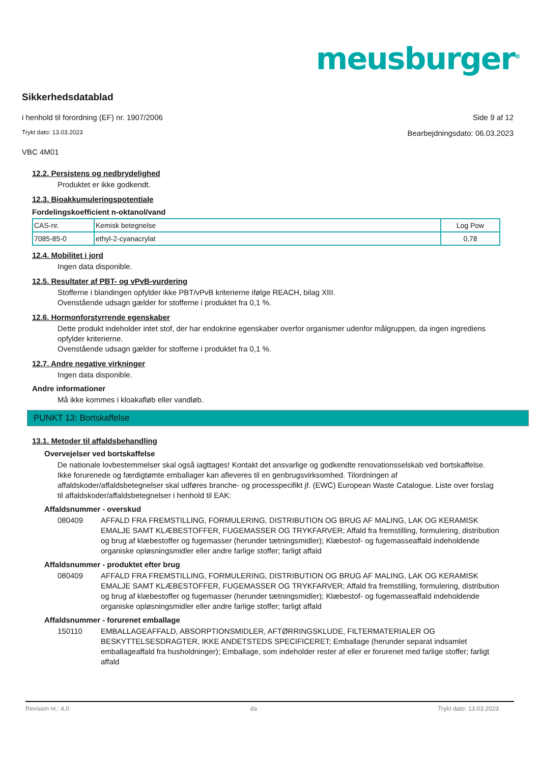meusburger<sup>®</sup>
Sikkerhedsdatablad
i henhold til forordning (EF) nr. 1907/2006 Side 9 af 12
Trykt dato: 13.03.2023 Bearbejdningsdato: 06.03.2023
VBC 4M01
12.2. Persistens og nedbrydelighed
Produktet er ikke godkendt.
12.3. Bioakkumuleringspotentiale
Fordelingskoefficient n-oktanol/vand
| CAS-nr. | Kemisk betegnelse | Log Pow |
| 7085-85-0 | ethyl-2-cyanacrylat | 0,78 |
12.4. Mobilitet i jord
Ingen data disponible.
12.5. Resultater af PBT- og vPvB-vurdering
Stofferne i blandingen opfylder ikke PBT/vPvB kriterierne ifølge REACH, bilag XIII.
Ovenstående udsagn gælder for stofferne i produktet fra 0,1 %.
12.6. Hormonforstyrrende egenskaber
Dette produkt indeholder intet stof, der har endokrine egenskaber overfor organismer udenfor målgruppen, da ingen ingrediens opfylder kriterierne.
Ovenstående udsagn gælder for stofferne i produktet fra 0,1 %.
12.7. Andre negative virkninger
Ingen data disponible.
Andre informationer
Må ikke kommes i kloakafløb eller vandløb.
PUNKT 13: Bortskaffelse
13.1. Metoder til affaldsbehandling
Overvejelser ved bortskaffelse
De nationale lovbestemmelser skal også iagttages! Kontakt det ansvarlige og godkendte renovationsselskab ved bortskaffelse. Ikke forurenede og færdigtømte emballager kan afleveres til en genbrugsvirksomhed. Tilordningen af affaldskoder/affaldsbetegnelser skal udføres branche- og processpecifikt jf. (EWC) European Waste Catalogue. Liste over forslag til affaldskoder/affaldsbetegnelser i henhold til EAK:
Affaldsnummer - overskud
080409 AFFALD FRA FREMSTILLING, FORMULERING, DISTRIBUTION OG BRUG AF MALING, LAK OG KERAMISK EMALJE SAMT KLÆBESTOFFER, FUGEMASSER OG TRYKFARVER; Affald fra fremstilling, formulering, distribution og brug af klæbestoffer og fugemasser (herunder tætningsmidler); Klæbestof- og fugemasseaffald indeholdende organiske opløsningsmidler eller andre farlige stoffer; farligt affald
Affaldsnummer - produktet efter brug
080409 AFFALD FRA FREMSTILLING, FORMULERING, DISTRIBUTION OG BRUG AF MALING, LAK OG KERAMISK EMALJE SAMT KLÆBESTOFFER, FUGEMASSER OG TRYKFARVER; Affald fra fremstilling, formulering, distribution og brug af klæbestoffer og fugemasser (herunder tætningsmidler); Klæbestof- og fugemasseaffald indeholdende organiske opløsningsmidler eller andre farlige stoffer; farligt affald
Affaldsnummer - forurenet emballage
150110 EMBALLAGEAFFALD, ABSORPTIONSMIDLER, AFTØRRINGSKLUDE, FILTERMATERIALER OG BESKYTTELSESDRAGTER, IKKE ANDETSTEDS SPECIFICERET; Emballage (herunder separat indsamlet emballageaffald fra husholdninger); Emballage, som indeholder rester af eller er forurenet med farlige stoffer; farligt affald
Revision nr.: 4,0 da Trykt dato: 13.03.2023